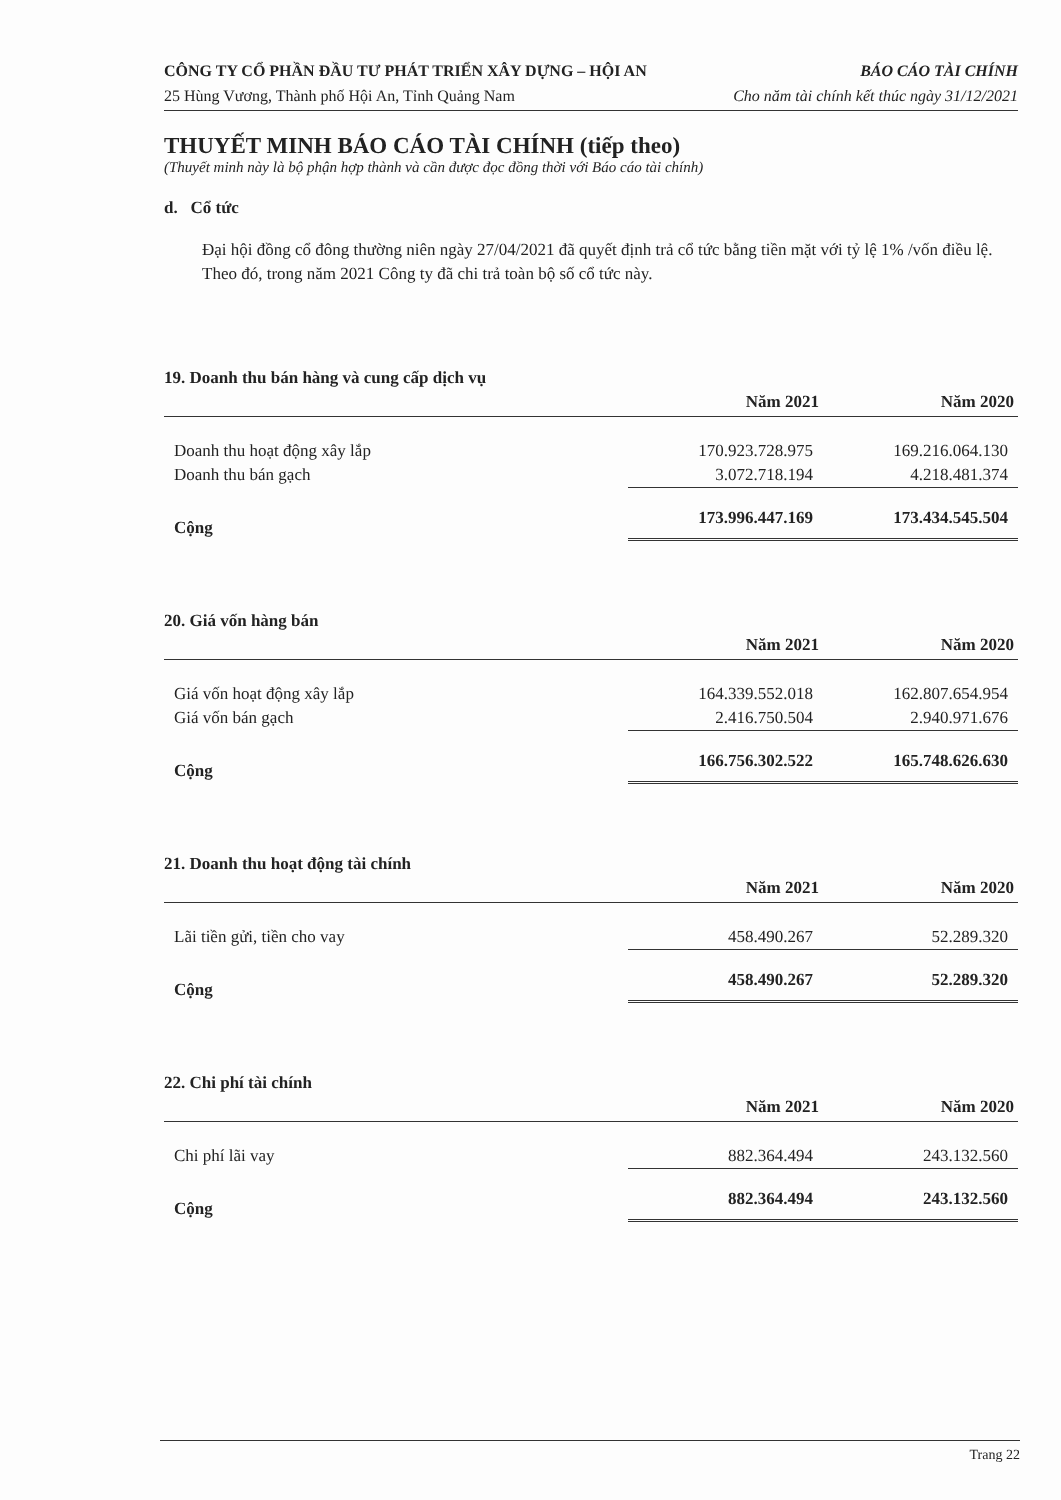CÔNG TY CỔ PHẦN ĐẦU TƯ PHÁT TRIỂN XÂY DỰNG – HỘI AN BÁO CÁO TÀI CHÍNH
25 Hùng Vương, Thành phố Hội An, Tỉnh Quảng Nam Cho năm tài chính kết thúc ngày 31/12/2021
THUYẾT MINH BÁO CÁO TÀI CHÍNH (tiếp theo)
(Thuyết minh này là bộ phận hợp thành và cần được đọc đồng thời với Báo cáo tài chính)
d. Cổ tức
Đại hội đồng cổ đông thường niên ngày 27/04/2021 đã quyết định trả cổ tức bằng tiền mặt với tỷ lệ 1% /vốn điều lệ. Theo đó, trong năm 2021 Công ty đã chi trả toàn bộ số cổ tức này.
19. Doanh thu bán hàng và cung cấp dịch vụ
| | Năm 2021 | Năm 2020 |
| --- | --- | --- |
| Doanh thu hoạt động xây lắp | 170.923.728.975 | 169.216.064.130 |
| Doanh thu bán gạch | 3.072.718.194 | 4.218.481.374 |
| Cộng | 173.996.447.169 | 173.434.545.504 |
20. Giá vốn hàng bán
| | Năm 2021 | Năm 2020 |
| --- | --- | --- |
| Giá vốn hoạt động xây lắp | 164.339.552.018 | 162.807.654.954 |
| Giá vốn bán gạch | 2.416.750.504 | 2.940.971.676 |
| Cộng | 166.756.302.522 | 165.748.626.630 |
21. Doanh thu hoạt động tài chính
| | Năm 2021 | Năm 2020 |
| --- | --- | --- |
| Lãi tiền gửi, tiền cho vay | 458.490.267 | 52.289.320 |
| Cộng | 458.490.267 | 52.289.320 |
22. Chi phí tài chính
| | Năm 2021 | Năm 2020 |
| --- | --- | --- |
| Chi phí lãi vay | 882.364.494 | 243.132.560 |
| Cộng | 882.364.494 | 243.132.560 |
Trang 22